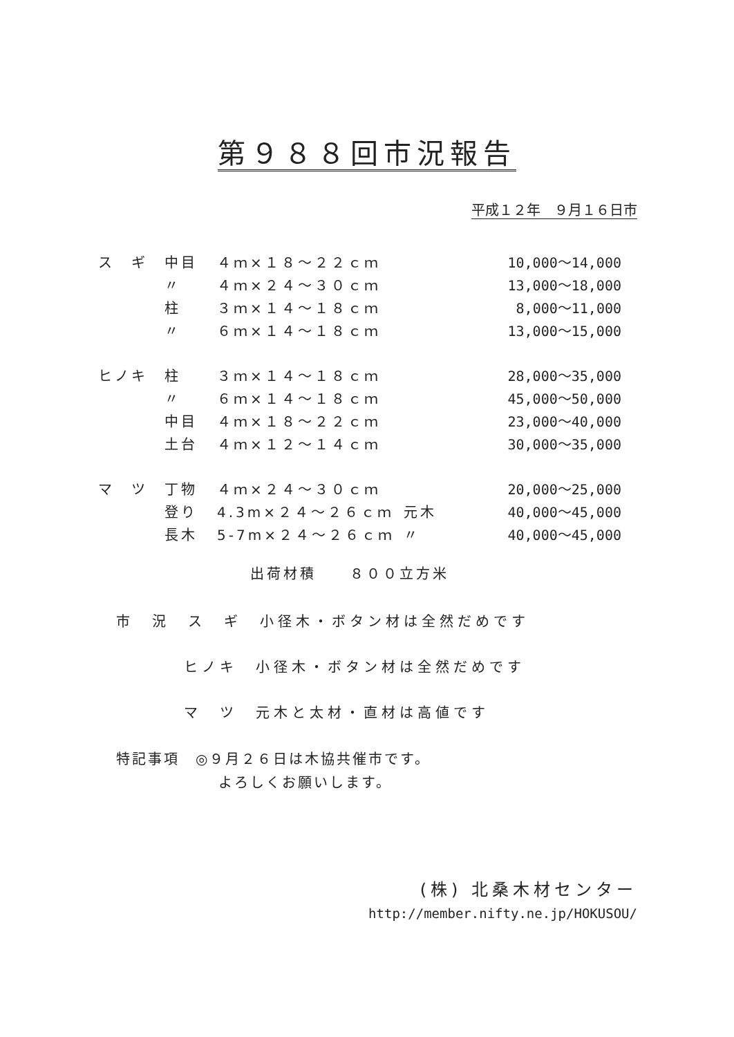第９８８回市況報告
平成１２年　９月１６日市
| ス ギ | 中目 | ４ｍ×１８～２２ｃｍ | | 10,000～14,000 |
| | 〃 | ４ｍ×２４～３０ｃｍ | | 13,000～18,000 |
| | 柱 | ３ｍ×１４～１８ｃｍ | | 8,000～11,000 |
| | 〃 | ６ｍ×１４～１８ｃｍ | | 13,000～15,000 |
| ヒノキ | 柱 | ３ｍ×１４～１８ｃｍ | | 28,000～35,000 |
| | 〃 | ６ｍ×１４～１８ｃｍ | | 45,000～50,000 |
| | 中目 | ４ｍ×１８～２２ｃｍ | | 23,000～40,000 |
| | 土台 | ４ｍ×１２～１４ｃｍ | | 30,000～35,000 |
| マ ツ | 丁物 | ４ｍ×２４～３０ｃｍ | | 20,000～25,000 |
| | 登り | 4.3m×２４～２６ｃｍ | 元木 | 40,000～45,000 |
| | 長木 | 5-7m×２４～２６ｃｍ | 〃 | 40,000～45,000 |
出荷材積　　８００立方米
市　況　ス　ギ　小径木・ボタン材は全然だめです
ヒノキ　小径木・ボタン材は全然だめです
マ　ツ　元木と太材・直材は高値です
特記事項　◎９月２６日は木協共催市です。
よろしくお願いします。
(株) 北桑木材センター
http://member.nifty.ne.jp/HOKUSOU/